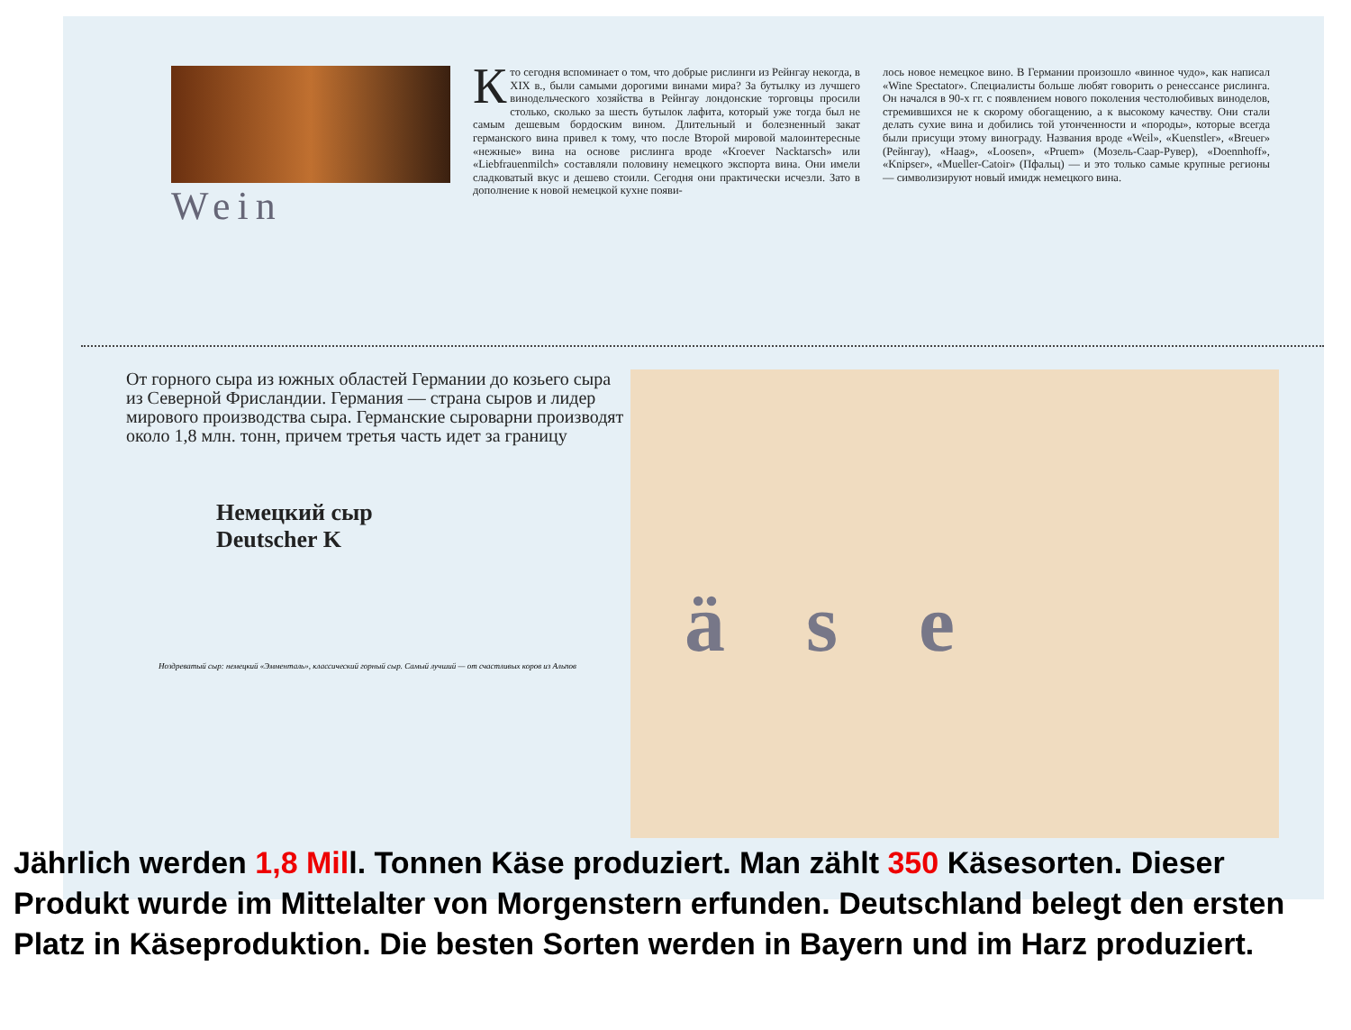Wein
Кто сегодня вспоминает о том, что добрые рислинги из Рейнгау некогда, в XIX в., были самыми дорогими винами мира? За бутылку из лучшего винодельческого хозяйства в Рейнгау лондонские торговцы просили столько, сколько за шесть бутылок лафита, который уже тогда был не самым дешевым бордоским вином. Длительный и болезненный закат германского вина привел к тому, что после Второй мировой малоинтересные «нежные» вина на основе рислинга вроде «Kroever Nacktarsch» или «Liebfrauenmilch» составляли половину немецкого экспорта вина. Они имели сладковатый вкус и дешево стоили. Сегодня они практически исчезли. Зато в дополнение к новой немецкой кухне появи-
лось новое немецкое вино. В Германии произошло «винное чудо», как написал «Wine Spectator». Специалисты больше любят говорить о ренессансе рислинга. Он начался в 90-х гг. с появлением нового поколения честолюбивых виноделов, стремившихся не к скорому обогащению, а к высокому качеству. Они стали делать сухие вина и добились той утонченности и «породы», которые всегда были присущи этому винограду. Названия вроде «Weil», «Kuenstler», «Breuer» (Рейнгау), «Haag», «Loosen», «Pruem» (Мозель-Саар-Рувер), «Doennhoff», «Knipser», «Mueller-Catoir» (Пфальц) — и это только самые крупные регионы — символизируют новый имидж немецкого вина.
От горного сыра из южных областей Германии до козьего сыра из Северной Фрисландии. Германия — страна сыров и лидер мирового производства сыра. Германские сыроварни производят около 1,8 млн. тонн, причем третья часть идет за границу
Немецкий сыр
Deutscher K
Ноздреватый сыр: немецкий «Эмменталь», классический горный сыр. Самый лучший — от счастливых коров из Альпов
äse
Jährlich werden 1,8 Mill. Tonnen Käse produziert. Man zählt 350 Käsesorten. Dieser Produkt wurde im Mittelalter von Morgenstern erfunden. Deutschland belegt den ersten Platz in Käseproduktion. Die besten Sorten werden in Bayern und im Harz produziert.